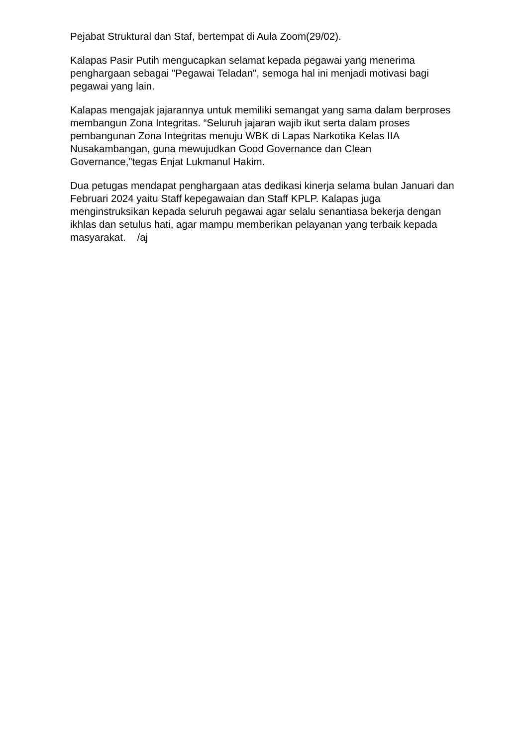Pejabat Struktural dan Staf, bertempat di Aula Zoom(29/02).
Kalapas Pasir Putih mengucapkan selamat kepada pegawai yang menerima penghargaan sebagai "Pegawai Teladan", semoga hal ini menjadi motivasi bagi pegawai yang lain.
Kalapas mengajak jajarannya untuk memiliki semangat yang sama dalam berproses membangun Zona Integritas. “Seluruh jajaran wajib ikut serta dalam proses pembangunan Zona Integritas menuju WBK di Lapas Narkotika Kelas IIA Nusakambangan, guna mewujudkan Good Governance dan Clean Governance,"tegas Enjat Lukmanul Hakim.
Dua petugas mendapat penghargaan atas dedikasi kinerja selama bulan Januari dan Februari 2024 yaitu Staff kepegawaian dan Staff KPLP. Kalapas juga menginstruksikan kepada seluruh pegawai agar selalu senantiasa bekerja dengan ikhlas dan setulus hati, agar mampu memberikan pelayanan yang terbaik kepada masyarakat. /aj